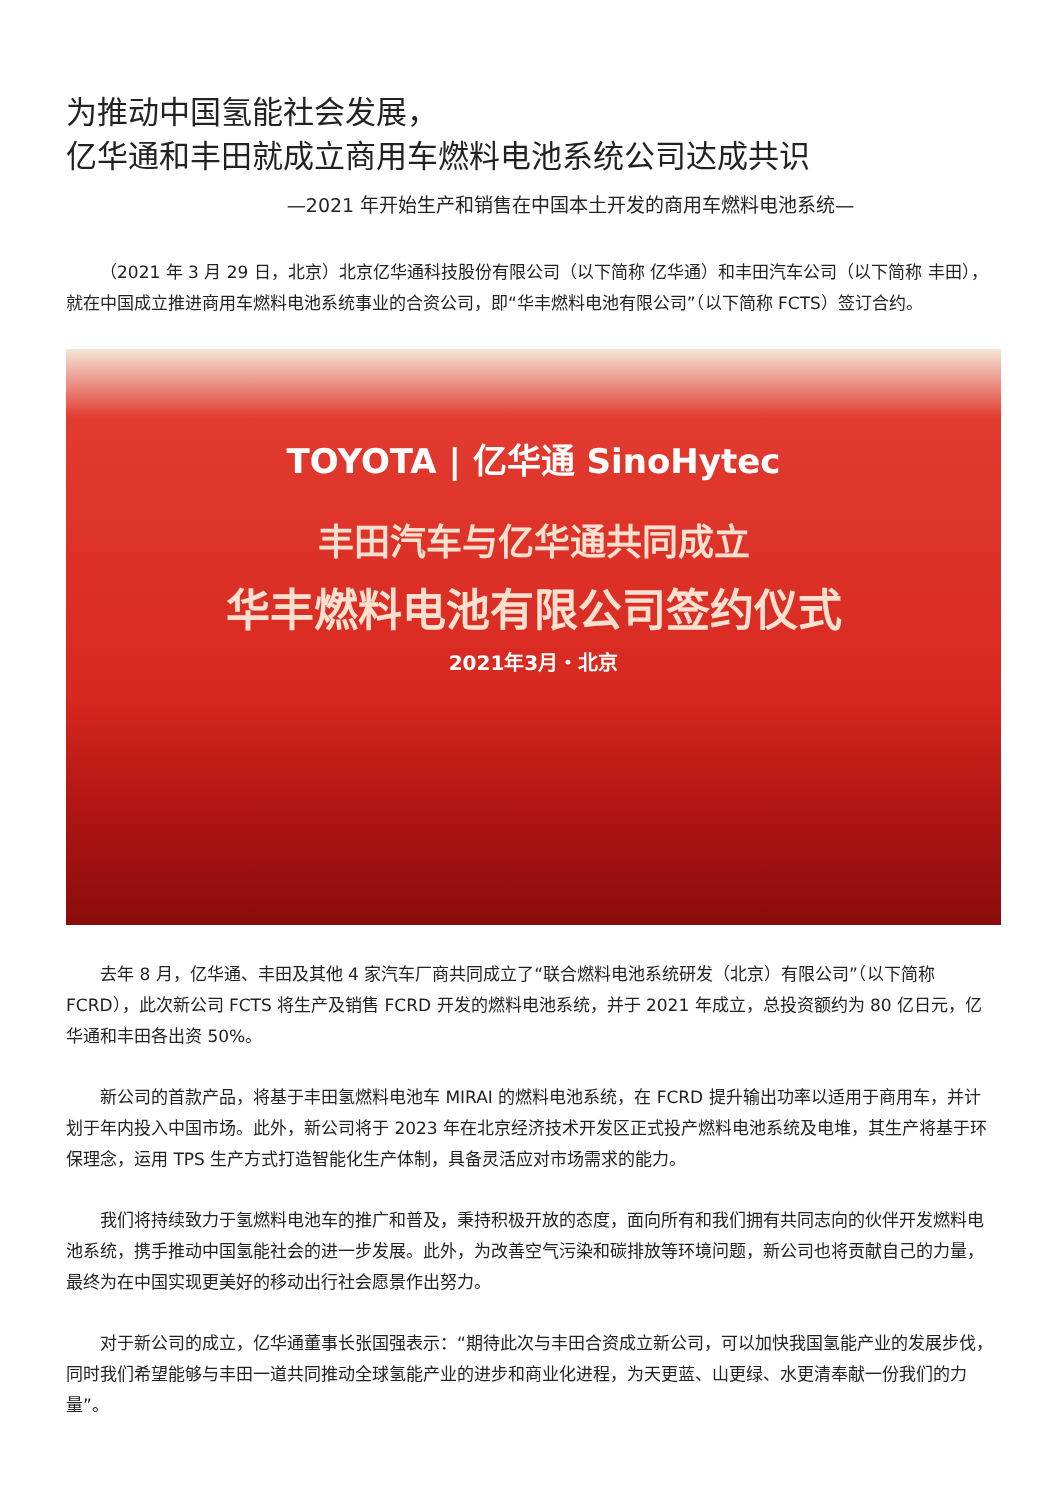为推动中国氢能社会发展，
亿华通和丰田就成立商用车燃料电池系统公司达成共识
—2021 年开始生产和销售在中国本土开发的商用车燃料电池系统—
（2021 年 3 月 29 日，北京）北京亿华通科技股份有限公司（以下简称 亿华通）和丰田汽车公司（以下简称 丰田），就在中国成立推进商用车燃料电池系统事业的合资公司，即“华丰燃料电池有限公司”（以下简称 FCTS）签订合约。
TOYOTA | 亿华通 SinoHytec
丰田汽车与亿华通共同成立
华丰燃料电池有限公司签约仪式
2021年3月・北京
去年 8 月，亿华通、丰田及其他 4 家汽车厂商共同成立了“联合燃料电池系统研发（北京）有限公司”（以下简称 FCRD），此次新公司 FCTS 将生产及销售 FCRD 开发的燃料电池系统，并于 2021 年成立，总投资额约为 80 亿日元，亿华通和丰田各出资 50%。
新公司的首款产品，将基于丰田氢燃料电池车 MIRAI 的燃料电池系统，在 FCRD 提升输出功率以适用于商用车，并计划于年内投入中国市场。此外，新公司将于 2023 年在北京经济技术开发区正式投产燃料电池系统及电堆，其生产将基于环保理念，运用 TPS 生产方式打造智能化生产体制，具备灵活应对市场需求的能力。
我们将持续致力于氢燃料电池车的推广和普及，秉持积极开放的态度，面向所有和我们拥有共同志向的伙伴开发燃料电池系统，携手推动中国氢能社会的进一步发展。此外，为改善空气污染和碳排放等环境问题，新公司也将贡献自己的力量，最终为在中国实现更美好的移动出行社会愿景作出努力。
对于新公司的成立，亿华通董事长张国强表示：“期待此次与丰田合资成立新公司，可以加快我国氢能产业的发展步伐，同时我们希望能够与丰田一道共同推动全球氢能产业的进步和商业化进程，为天更蓝、山更绿、水更清奉献一份我们的力量”。